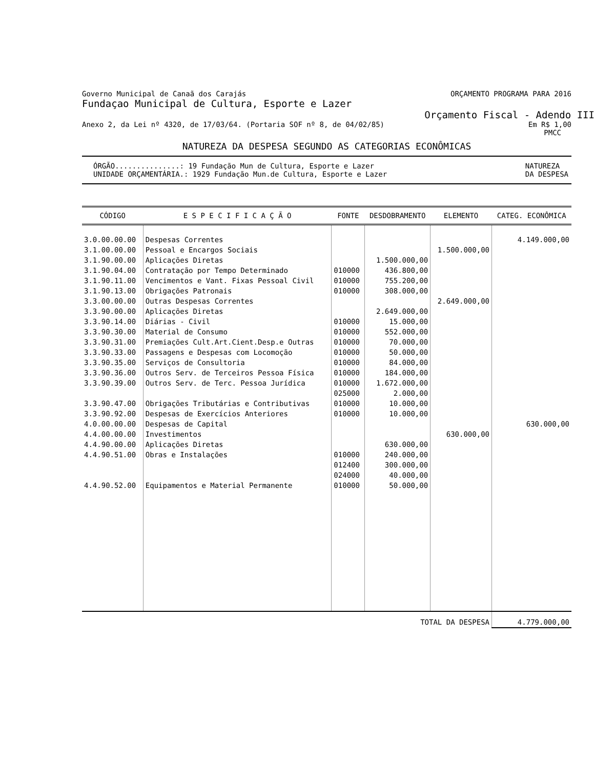Governo Municipal de Canaã dos Carajás ORÇAMENTO PROGRAMA PARA 2016
Fundaçao Municipal de Cultura, Esporte e Lazer
Orçamento Fiscal - Adendo III
Anexo 2, da Lei nº 4320, de 17/03/64. (Portaria SOF nº 8, de 04/02/85) Em R$ 1,00
PMCC
NATUREZA DA DESPESA SEGUNDO AS CATEGORIAS ECONÔMICAS
ÓRGÃO...............: 19 Fundação Mun de Cultura, Esporte e Lazer
UNIDADE ORÇAMENTÁRIA.: 1929 Fundação Mun.de Cultura, Esporte e Lazer NATUREZA
DA DESPESA
| CÓDIGO | E S P E C I F I C A Ç Ã O | FONTE | DESDOBRAMENTO | ELEMENTO | CATEG. ECONÔMICA |
| --- | --- | --- | --- | --- | --- |
| 3.0.00.00.00 | Despesas Correntes | | | | 4.149.000,00 |
| 3.1.00.00.00 | Pessoal e Encargos Sociais | | | 1.500.000,00 | |
| 3.1.90.00.00 | Aplicações Diretas | | 1.500.000,00 | | |
| 3.1.90.04.00 | Contratação por Tempo Determinado | 010000 | 436.800,00 | | |
| 3.1.90.11.00 | Vencimentos e Vant. Fixas Pessoal Civil | 010000 | 755.200,00 | | |
| 3.1.90.13.00 | Obrigações Patronais | 010000 | 308.000,00 | | |
| 3.3.00.00.00 | Outras Despesas Correntes | | | 2.649.000,00 | |
| 3.3.90.00.00 | Aplicações Diretas | | 2.649.000,00 | | |
| 3.3.90.14.00 | Diárias - Civil | 010000 | 15.000,00 | | |
| 3.3.90.30.00 | Material de Consumo | 010000 | 552.000,00 | | |
| 3.3.90.31.00 | Premiações Cult.Art.Cient.Desp.e Outras | 010000 | 70.000,00 | | |
| 3.3.90.33.00 | Passagens e Despesas com Locomoção | 010000 | 50.000,00 | | |
| 3.3.90.35.00 | Serviços de Consultoria | 010000 | 84.000,00 | | |
| 3.3.90.36.00 | Outros Serv. de Terceiros Pessoa Física | 010000 | 184.000,00 | | |
| 3.3.90.39.00 | Outros Serv. de Terc. Pessoa Jurídica | 010000 | 1.672.000,00 | | |
| | | 025000 | 2.000,00 | | |
| 3.3.90.47.00 | Obrigações Tributárias e Contributivas | 010000 | 10.000,00 | | |
| 3.3.90.92.00 | Despesas de Exercícios Anteriores | 010000 | 10.000,00 | | |
| 4.0.00.00.00 | Despesas de Capital | | | | 630.000,00 |
| 4.4.00.00.00 | Investimentos | | | 630.000,00 | |
| 4.4.90.00.00 | Aplicações Diretas | | 630.000,00 | | |
| 4.4.90.51.00 | Obras e Instalações | 010000 | 240.000,00 | | |
| | | 012400 | 300.000,00 | | |
| | | 024000 | 40.000,00 | | |
| 4.4.90.52.00 | Equipamentos e Material Permanente | 010000 | 50.000,00 | | |
| TOTAL DA DESPESA | | | | | 4.779.000,00 |